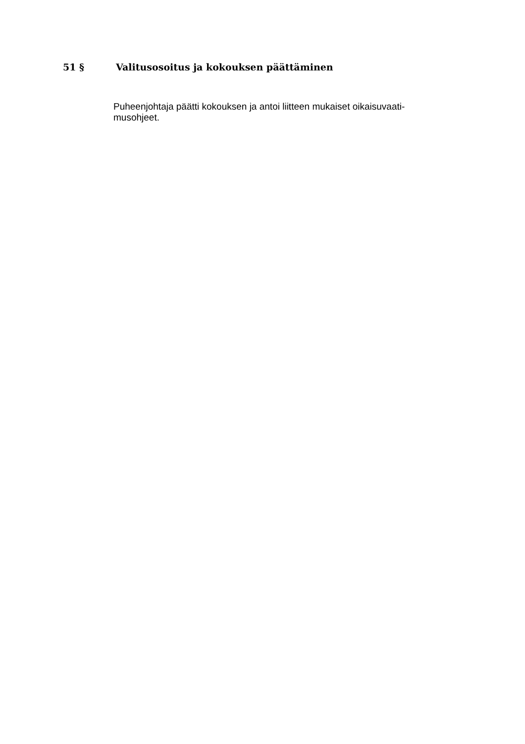51 § Valitusosoitus ja kokouksen päättäminen
Puheenjohtaja päätti kokouksen ja antoi liitteen mukaiset oikaisuvaati-
musohjeet.